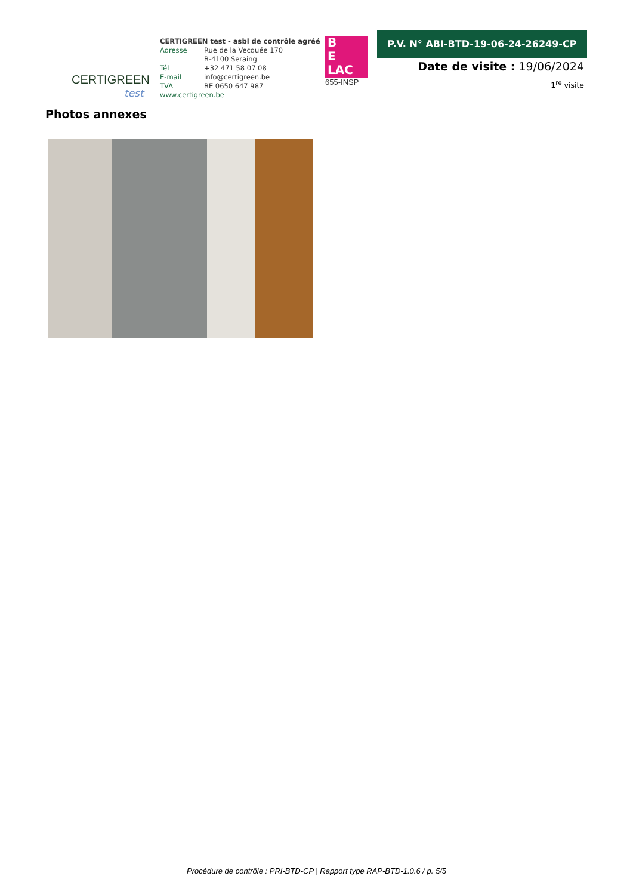CERTIGREEN
test
CERTIGREEN test - asbl de contrôle agréé
Adresse Rue de la Vecquée 170
B-4100 Seraing
Tél +32 471 58 07 08
E-mail info@certigreen.be
TVA BE 0650 647 987
www.certigreen.be
B
E
LAC
655-INSP
P.V. N° ABI-BTD-19-06-24-26249-CP
Date de visite : 19/06/2024
1<sup>re</sup> visite
Photos annexes
Procédure de contrôle : PRI-BTD-CP | Rapport type RAP-BTD-1.0.6 / p. 5/5